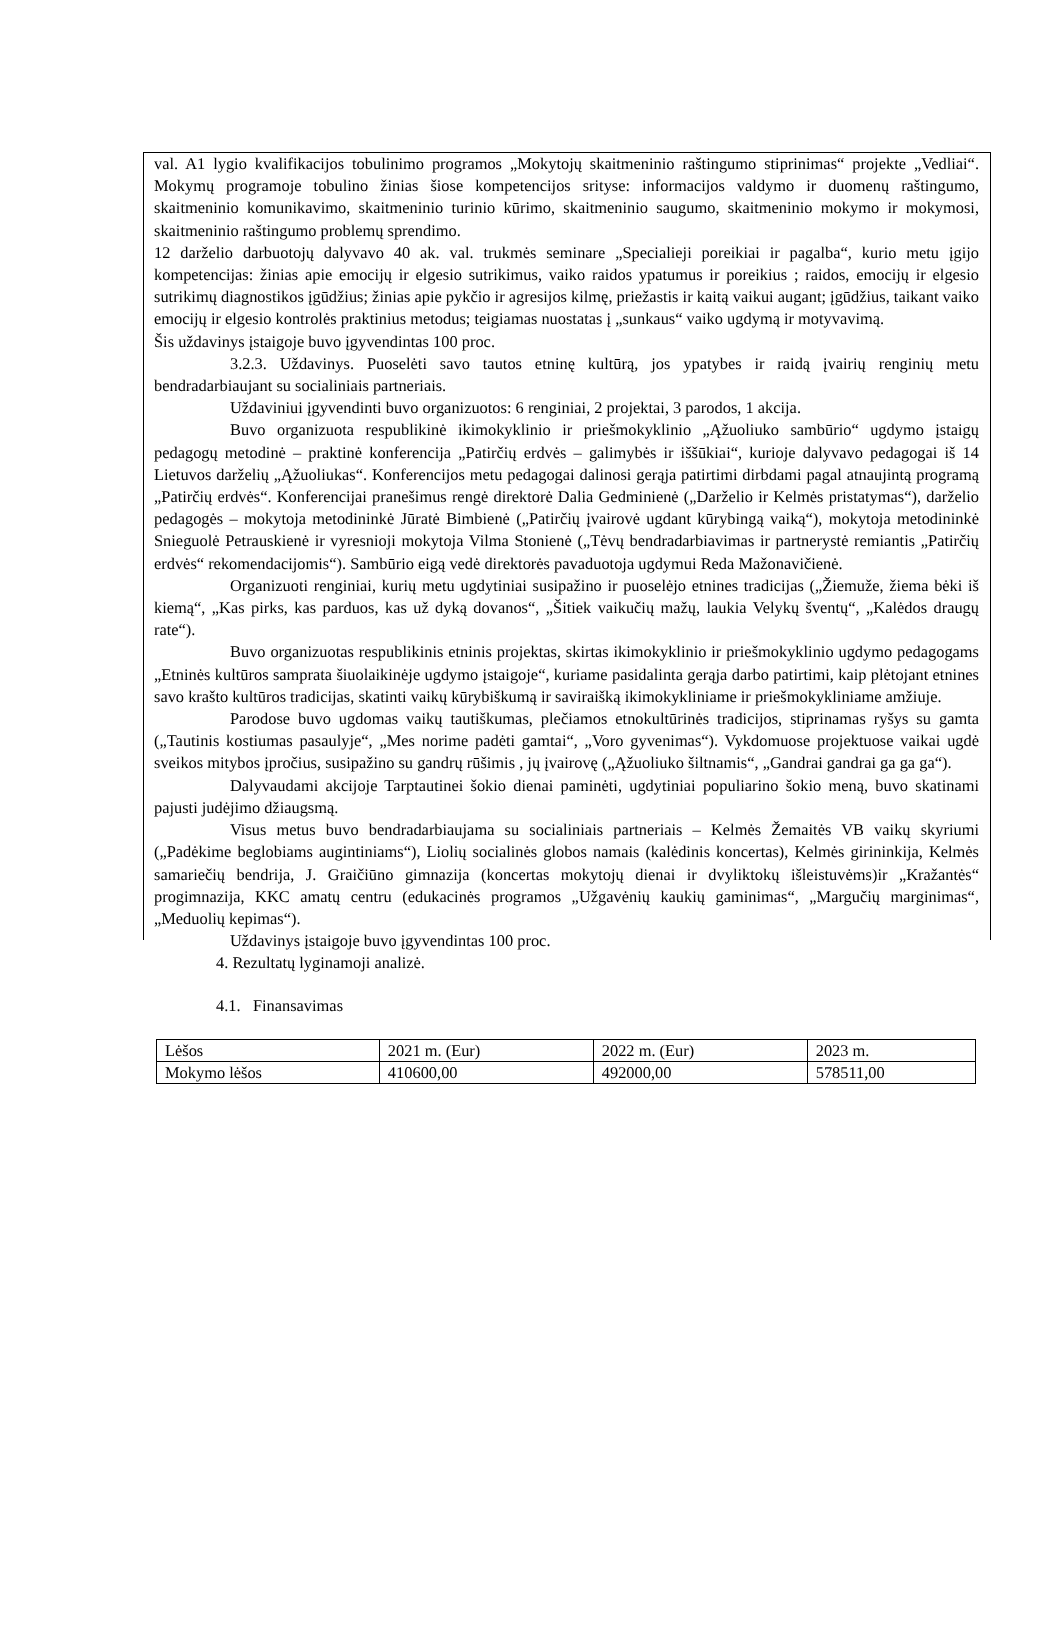val. A1 lygio kvalifikacijos tobulinimo programos „Mokytojų skaitmeninio raštingumo stiprinimas“ projekte „Vedliai“. Mokymų programoje tobulino žinias šiose kompetencijos srityse: informacijos valdymo ir duomenų raštingumo, skaitmeninio komunikavimo, skaitmeninio turinio kūrimo, skaitmeninio saugumo, skaitmeninio mokymo ir mokymosi, skaitmeninio raštingumo problemų sprendimo.
12 darželio darbuotojų dalyvavo 40 ak. val. trukmės seminare „Specialieji poreikiai ir pagalba“, kurio metu įgijo kompetencijas: žinias apie emocijų ir elgesio sutrikimus, vaiko raidos ypatumus ir poreikius ; raidos, emocijų ir elgesio sutrikimų diagnostikos įgūdžius; žinias apie pykčio ir agresijos kilmę, priežastis ir kaitą vaikui augant; įgūdžius, taikant vaiko emocijų ir elgesio kontrolės praktinius metodus; teigiamas nuostatas į „sunkaus“ vaiko ugdymą ir motyvavimą.
Šis uždavinys įstaigoje buvo įgyvendintas 100 proc.
3.2.3. Uždavinys. Puoselėti savo tautos etninę kultūrą, jos ypatybes ir raidą įvairių renginių metu bendradarbiaujant su socialiniais partneriais.
Uždaviniui įgyvendinti buvo organizuotos: 6 renginiai, 2 projektai, 3 parodos, 1 akcija.
Buvo organizuota respublikinė ikimokyklinio ir priešmokyklinio „Ąžuoliuko sambūrio“ ugdymo įstaigų pedagogų metodinė – praktinė konferencija „Patirčių erdvės – galimybės ir iššūkiai“, kurioje dalyvavo pedagogai iš 14 Lietuvos darželių „Ąžuoliukas“. Konferencijos metu pedagogai dalinosi gerąja patirtimi dirbdami pagal atnaujintą programą „Patirčių erdvės“. Konferencijai pranešimus rengė direktorė Dalia Gedminienė („Darželio ir Kelmės pristatymas“), darželio pedagogės – mokytoja metodininkė Jūratė Bimbienė („Patirčių įvairovė ugdant kūrybingą vaiką“), mokytoja metodininkė Snieguolė Petrauskienė ir vyresnioji mokytoja Vilma Stonienė („Tėvų bendradarbiavimas ir partnerystė remiantis „Patirčių erdvės“ rekomendacijomis“). Sambūrio eigą vedė direktorės pavaduotoja ugdymui Reda Mažonavičienė.
Organizuoti renginiai, kurių metu ugdytiniai susipažino ir puoselėjo etnines tradicijas („Žiemuže, žiema bėki iš kiemą“, „Kas pirks, kas parduos, kas už dyką dovanos“, „Šitiek vaikučių mažų, laukia Velykų šventų“, „Kalėdos draugų rate“).
Buvo organizuotas respublikinis etninis projektas, skirtas ikimokyklinio ir priešmokyklinio ugdymo pedagogams „Etninės kultūros samprata šiuolaikinėje ugdymo įstaigoje“, kuriame pasidalinta gerąja darbo patirtimi, kaip plėtojant etnines savo krašto kultūros tradicijas, skatinti vaikų kūrybiškumą ir saviraišką ikimokykliniame ir priešmokykliniame amžiuje.
Parodose buvo ugdomas vaikų tautiškumas, plečiamos etnokultūrinės tradicijos, stiprinamas ryšys su gamta („Tautinis kostiumas pasaulyje“, „Mes norime padėti gamtai“, „Voro gyvenimas“). Vykdomuose projektuose vaikai ugdė sveikos mitybos įpročius, susipažino su gandrų rūšimis , jų įvairovę („Ąžuoliuko šiltnamis“, „Gandrai gandrai ga ga ga“).
Dalyvaudami akcijoje Tarptautinei šokio dienai paminėti, ugdytiniai populiarino šokio meną, buvo skatinami pajusti judėjimo džiaugsmą.
Visus metus buvo bendradarbiaujama su socialiniais partneriais – Kelmės Žemaitės VB vaikų skyriumi („Padėkime beglobiams augintiniams“), Liolių socialinės globos namais (kalėdinis koncertas), Kelmės girininkija, Kelmės samariečių bendrija, J. Graičiūno gimnazija (koncertas mokytojų dienai ir dvyliktokų išleistuvėms)ir „Kražantės“ progimnazija, KKC amatų centru (edukacinės programos „Užgavėnių kaukių gaminimas“, „Margučių marginimas“, „Meduolių kepimas“).
Uždavinys įstaigoje buvo įgyvendintas 100 proc.
4. Rezultatų lyginamoji analizė.
4.1. Finansavimas
| Lėšos | 2021 m. (Eur) | 2022 m. (Eur) | 2023 m. |
| Mokymo lėšos | 410600,00 | 492000,00 | 578511,00 |